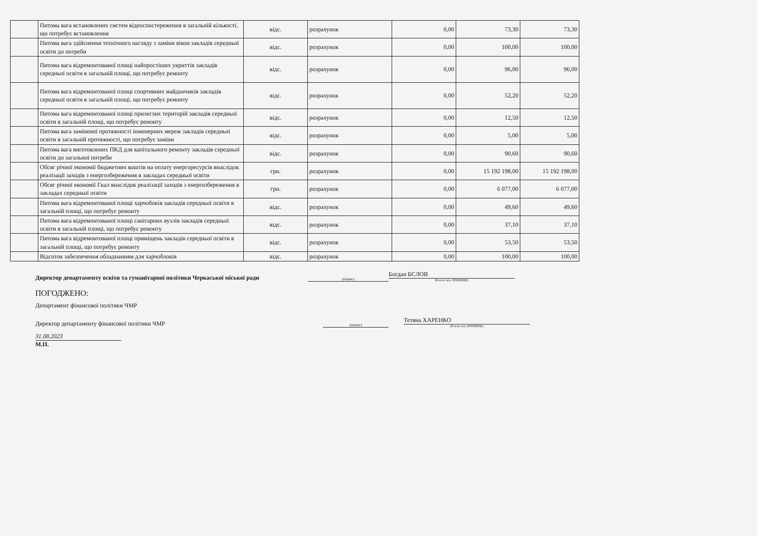| | Питома вага встановлених систем відеоспостереження в загальній кількості, що потребує встановлення | відс. | розрахунок | 0,00 | 73,30 | 73,30 |
| | Питома вага здійснення технічного нагляду з заміни вікон закладів середньої освіти до потреби | відс. | розрахунок | 0,00 | 100,00 | 100,00 |
| | Питома вага відремонтованої площі найпростіших укриттів закладів середньої освіти в загальній площі, що потребує ремонту | відс. | розрахунок | 0,00 | 96,00 | 96,00 |
| | Питома вага відремонтованої площі спортивних майданчиків закладів середньої освіти в загальній площі, що потребує ремонту | відс. | розрахунок | 0,00 | 52,20 | 52,20 |
| | Питома вага відремонтованої площі прилеглих територій закладів середньої освіти в загальній площі, що потребує ремонту | відс. | розрахунок | 0,00 | 12,50 | 12,50 |
| | Питома вага заміненої протяжності інженерних мереж закладів середньої освіти в загальній протяжності, що потребує заміни | відс. | розрахунок | 0,00 | 5,00 | 5,00 |
| | Питома вага виготовлених ПКД для капітального ремонту закладів середньої освіти до загальної потреби | відс. | розрахунок | 0,00 | 90,60 | 90,60 |
| | Обсяг річної економії бюджетних коштів на оплату енергоресурсів внаслідок реалізації заходів з енергозбереження в закладах середньої освіти | грн. | розрахунок | 0,00 | 15 192 198,00 | 15 192 198,00 |
| | Обсяг річної економії Гкал внаслідок реалізації заходів з енергозбереження в закладах середньої освіти | грн. | розрахунок | 0,00 | 6 077,00 | 6 077,00 |
| | Питома вага відремонтованої площі харчобоків закладів середньої освіти в загальній площі, що потребує ремонту | відс. | розрахунок | 0,00 | 49,60 | 49,60 |
| | Питома вага відремонтованої площі санітарних вузлів закладів середньої освіти в загальній площі, що потребує ремонту | відс. | розрахунок | 0,00 | 37,10 | 37,10 |
| | Питома вага відремонтованої площі приміщень закладів середньої освіти в загальній площі, що потребує ремонту | відс. | розрахунок | 0,00 | 53,50 | 53,50 |
| | Відсоток забезпечення обладнанням для харчоблоків | відс. | розрахунок | 0,00 | 100,00 | 100,00 |
Директор департаменту освіти та гуманітарної політики Черкаської міської ради
(підпис)
Богдан БЄЛОВ
(Власне ім'я, ПРІЗВИЩЕ)
ПОГОДЖЕНО:
Департамент фінансової політики ЧМР
Директор департаменту фінансової політики ЧМР
(підпис)
Тетяна ХАРЕНКО
(Власне ім'я, ПРІЗВИЩЕ)
31.08.2023
М.П.